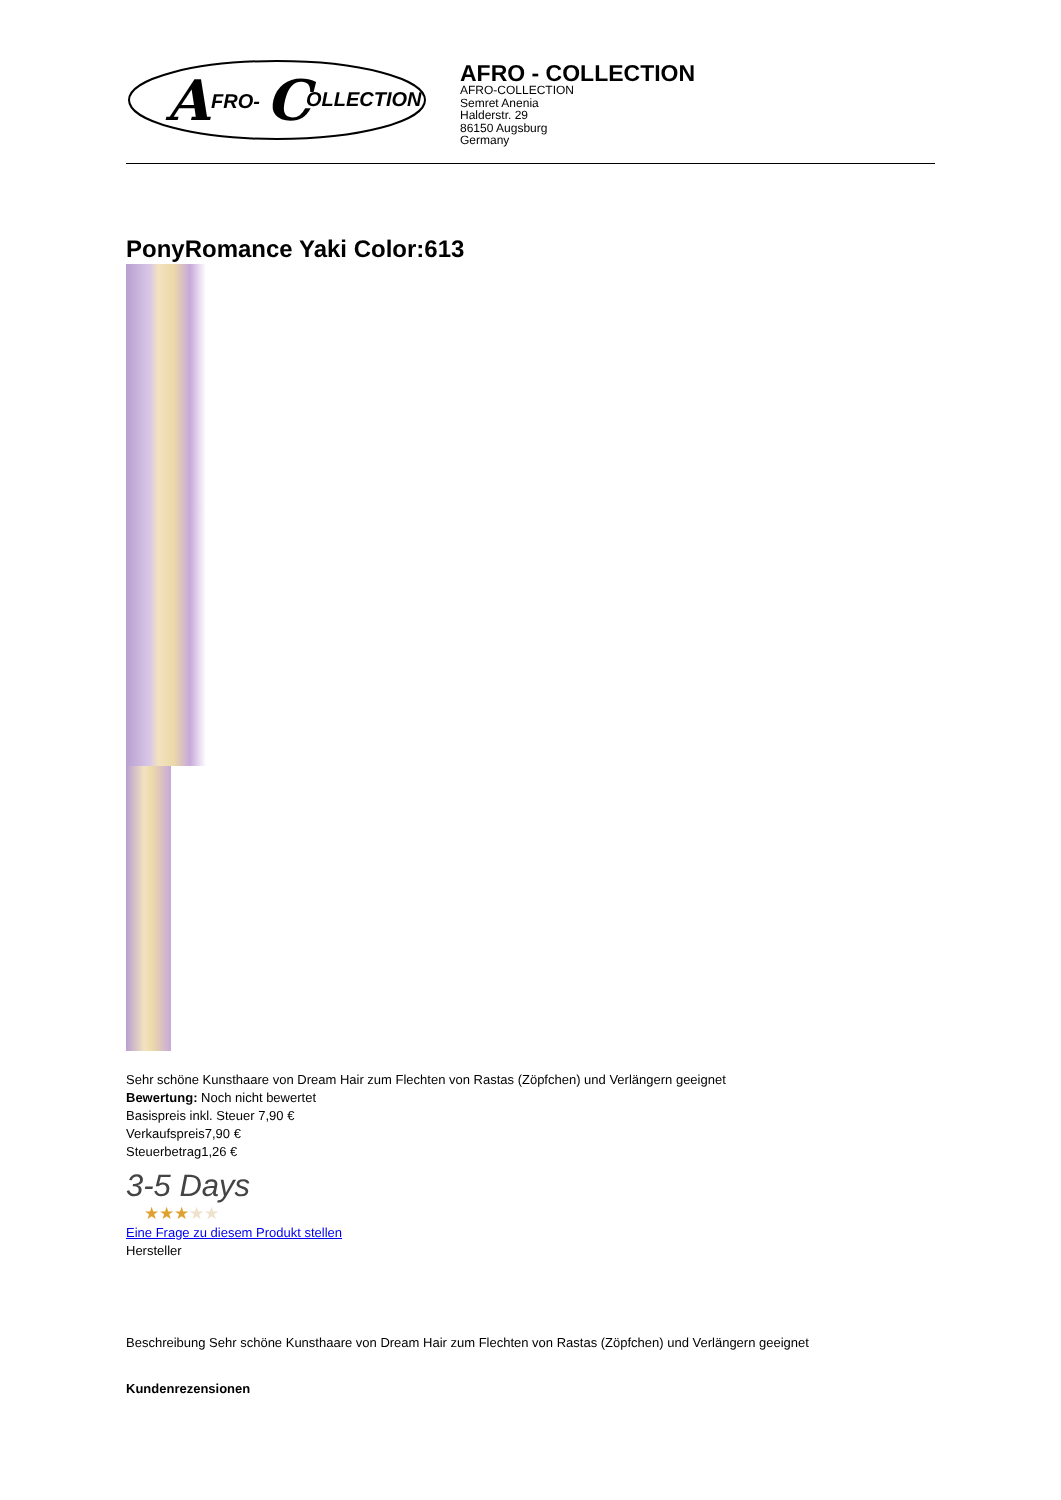A
FRO-
C
OLLECTION
AFRO - COLLECTION
AFRO-COLLECTION
Semret Anenia
Halderstr. 29
86150 Augsburg
Germany
PonyRomance Yaki Color:613
Sehr schöne Kunsthaare von Dream Hair zum Flechten von Rastas (Zöpfchen) und Verlängern geeignet
Bewertung: Noch nicht bewertet
Basispreis inkl. Steuer 7,90 €
Verkaufspreis7,90 €
Steuerbetrag1,26 €
3-5 Days
★★★★★
Eine Frage zu diesem Produkt stellen
Hersteller
Beschreibung Sehr schöne Kunsthaare von Dream Hair zum Flechten von Rastas (Zöpfchen) und Verlängern geeignet
Kundenrezensionen